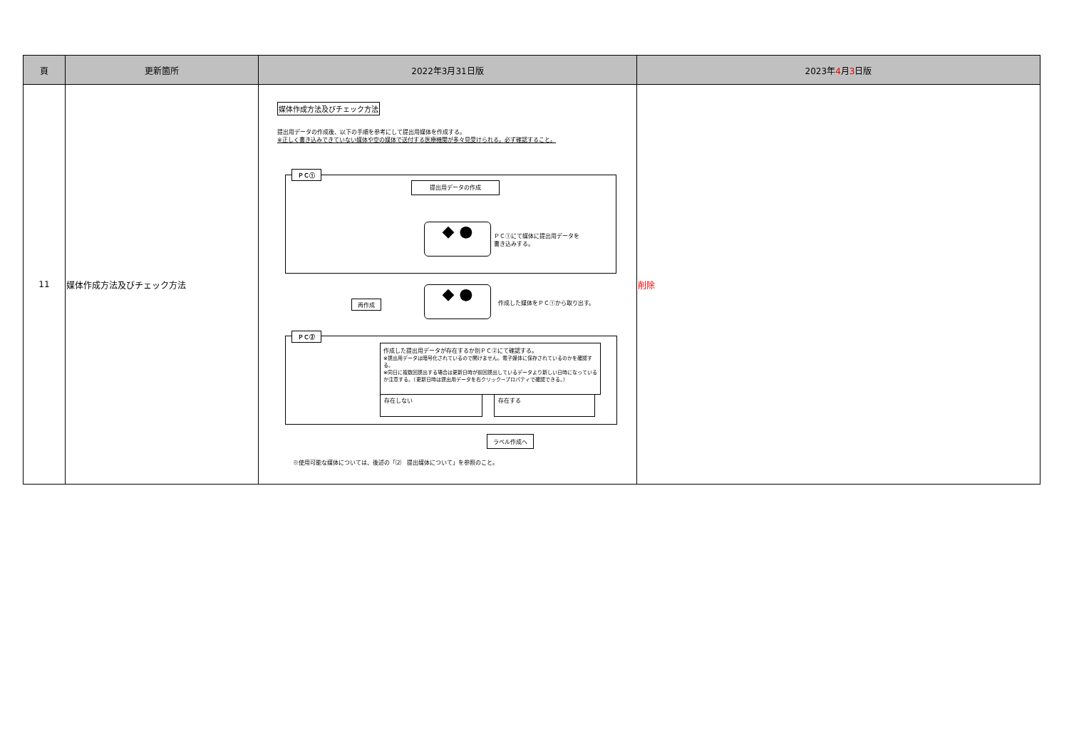| 頁 | 更新箇所 | 2022年3月31日版 | 2023年 4 月 3 日版 |
| --- | --- | --- | --- |
| 11 | 媒体作成方法及びチェック方法 | 媒体作成方法及びチェック方法 提出用データの作成後、以下の手順を参考にして提出用媒体を作成する。 ※正しく書き込みできていない媒体や空の媒体で送付する医療機関が多々見受けられる。必ず確認すること。 ＰＣ① 提出用データの作成 ◆ ● ＰＣ①にて媒体に提出用データを 書き込みする。 ◆ ● 作成した媒体をＰＣ①から取り出す。 再作成 ＰＣ② 作成した提出用データが存在するか別ＰＣ②にて確認する。 ※提出用データは暗号化されているので開けません。電子媒体に保存されているのかを確認する。 ※同日に複数回提出する場合は更新日時が前回提出しているデータより新しい日時になっているか注意する。（更新日時は提出用データを右クリック→プロパティで確認できる。） 存在しない 存在する ラベル作成へ ※使用可能な媒体については、後述の「⑵ 提出媒体について」を参照のこと。 | 削除 |